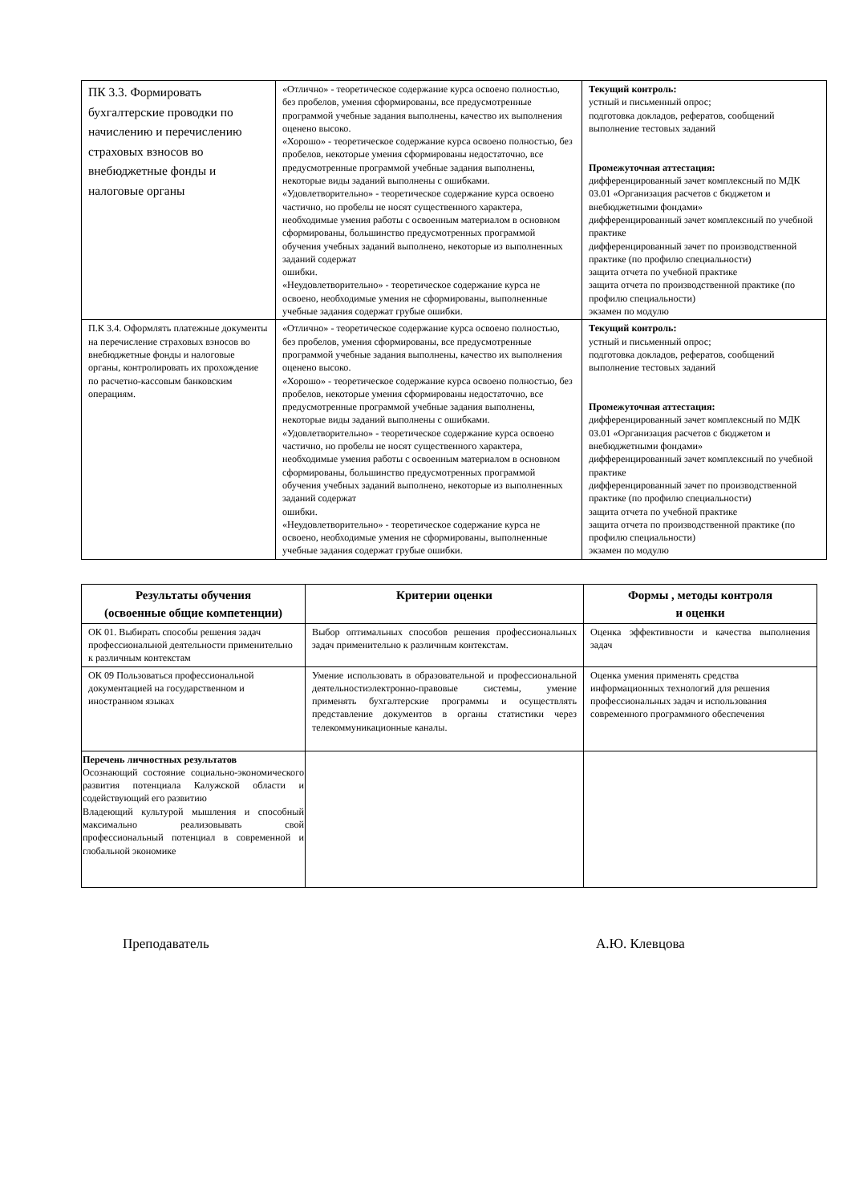| ПК 3.3. Формировать бухгалтерские проводки по начислению и перечислению страховых взносов во внебюджетные фонды и налоговые органы | «Отлично» - теоретическое содержание курса освоено полностью, без пробелов, умения сформированы, все предусмотренные программой учебные задания выполнены, качество их выполнения оценено высоко. «Хорошо» - теоретическое содержание курса освоено полностью, без пробелов, некоторые умения сформированы недостаточно, все предусмотренные программой учебные задания выполнены, некоторые виды заданий выполнены с ошибками. «Удовлетворительно» - теоретическое содержание курса освоено частично, но пробелы не носят существенного характера, необходимые умения работы с освоенным материалом в основном сформированы, большинство предусмотренных программой обучения учебных заданий выполнено, некоторые из выполненных заданий содержат ошибки. «Неудовлетворительно» - теоретическое содержание курса не освоено, необходимые умения не сформированы, выполненные учебные задания содержат грубые ошибки. | Текущий контроль: устный и письменный опрос; подготовка докладов, рефератов, сообщений выполнение тестовых заданий Промежуточная аттестация: дифференцированный зачет комплексный по МДК 03.01 «Организация расчетов с бюджетом и внебюджетными фондами» дифференцированный зачет комплексный по учебной практике дифференцированный зачет по производственной практике (по профилю специальности) защита отчета по учебной практике защита отчета по производственной практике (по профилю специальности) экзамен по модулю |
| П.К 3.4. Оформлять платежные документы на перечисление страховых взносов во внебюджетные фонды и налоговые органы, контролировать их прохождение по расчетно-кассовым банковским операциям. | «Отлично» - теоретическое содержание курса освоено полностью, без пробелов, умения сформированы, все предусмотренные программой учебные задания выполнены, качество их выполнения оценено высоко. «Хорошо» - теоретическое содержание курса освоено полностью, без пробелов, некоторые умения сформированы недостаточно, все предусмотренные программой учебные задания выполнены, некоторые виды заданий выполнены с ошибками. «Удовлетворительно» - теоретическое содержание курса освоено частично, но пробелы не носят существенного характера, необходимые умения работы с освоенным материалом в основном сформированы, большинство предусмотренных программой обучения учебных заданий выполнено, некоторые из выполненных заданий содержат ошибки. «Неудовлетворительно» - теоретическое содержание курса не освоено, необходимые умения не сформированы, выполненные учебные задания содержат грубые ошибки. | Текущий контроль: устный и письменный опрос; подготовка докладов, рефератов, сообщений выполнение тестовых заданий Промежуточная аттестация: дифференцированный зачет комплексный по МДК 03.01 «Организация расчетов с бюджетом и внебюджетными фондами» дифференцированный зачет комплексный по учебной практике дифференцированный зачет по производственной практике (по профилю специальности) защита отчета по учебной практике защита отчета по производственной практике (по профилю специальности) экзамен по модулю |
| Результаты обучения (освоенные общие компетенции) | Критерии оценки | Формы , методы контроля и оценки |
| --- | --- | --- |
| ОК 01. Выбирать способы решения задач профессиональной деятельности применительно к различным контекстам | Выбор оптимальных способов решения профессиональных задач применительно к различным контекстам. | Оценка эффективности и качества выполнения задач |
| ОК 09 Пользоваться профессиональной документацией на государственном и иностранном языках | Умение использовать в образовательной и профессиональной деятельностиэлектронно-правовые системы, умение применять бухгалтерские программы и осуществлять представление документов в органы статистики через телекоммуникационные каналы. | Оценка умения применять средства информационных технологий для решения профессиональных задач и использования современного программного обеспечения |
| Перечень личностных результатов Осознающий состояние социально-экономического развития потенциала Калужской области и содействующий его развитию Владеющий культурой мышления и способный максимально реализовывать свой профессиональный потенциал в современной и глобальной экономике | | |
Преподаватель А.Ю. Клевцова